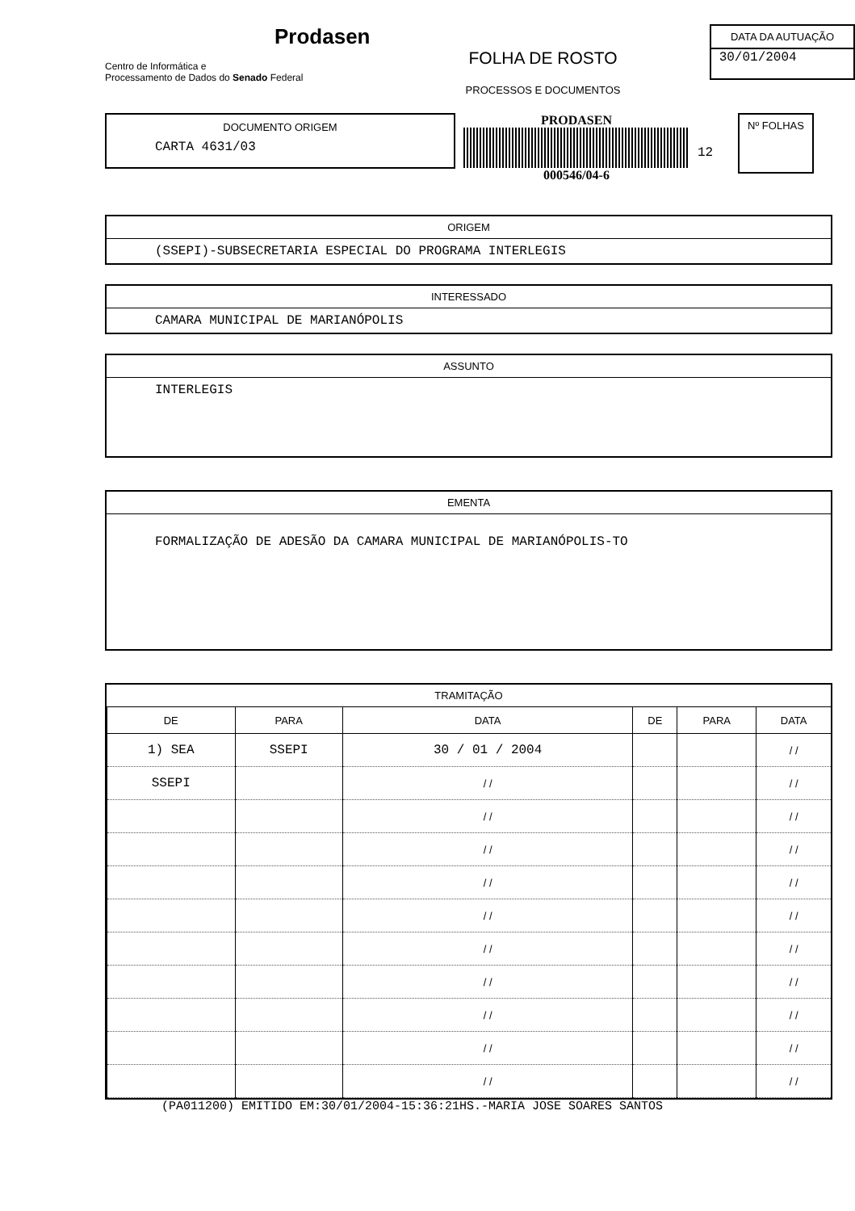Prodasen
Centro de Informática e
Processamento de Dados do Senado Federal
FOLHA DE ROSTO
PROCESSOS E DOCUMENTOS
DATA DA AUTUAÇÃO
30/01/2004
DOCUMENTO ORIGEM
CARTA 4631/03
PRODASEN
000546/04-6
12
Nº FOLHAS
ORIGEM
(SSEPI)-SUBSECRETARIA ESPECIAL DO PROGRAMA INTERLEGIS
INTERESSADO
CAMARA MUNICIPAL DE MARIANÓPOLIS
ASSUNTO
INTERLEGIS
EMENTA
FORMALIZAÇÃO DE ADESÃO DA CAMARA MUNICIPAL DE MARIANÓPOLIS-TO
TRAMITAÇÃO
| DE | PARA | DATA | DE | PARA | DATA |
| --- | --- | --- | --- | --- | --- |
| 1) SEA | SSEPI | 30 / 01 / 2004 | | | / / |
| SSEPI | | / / | | | / / |
| | | / / | | | / / |
| | | / / | | | / / |
| | | / / | | | / / |
| | | / / | | | / / |
| | | / / | | | / / |
| | | / / | | | / / |
| | | / / | | | / / |
| | | / / | | | / / |
| | | / / | | | / / |
(PA011200) EMITIDO EM:30/01/2004-15:36:21HS.-MARIA JOSE SOARES SANTOS